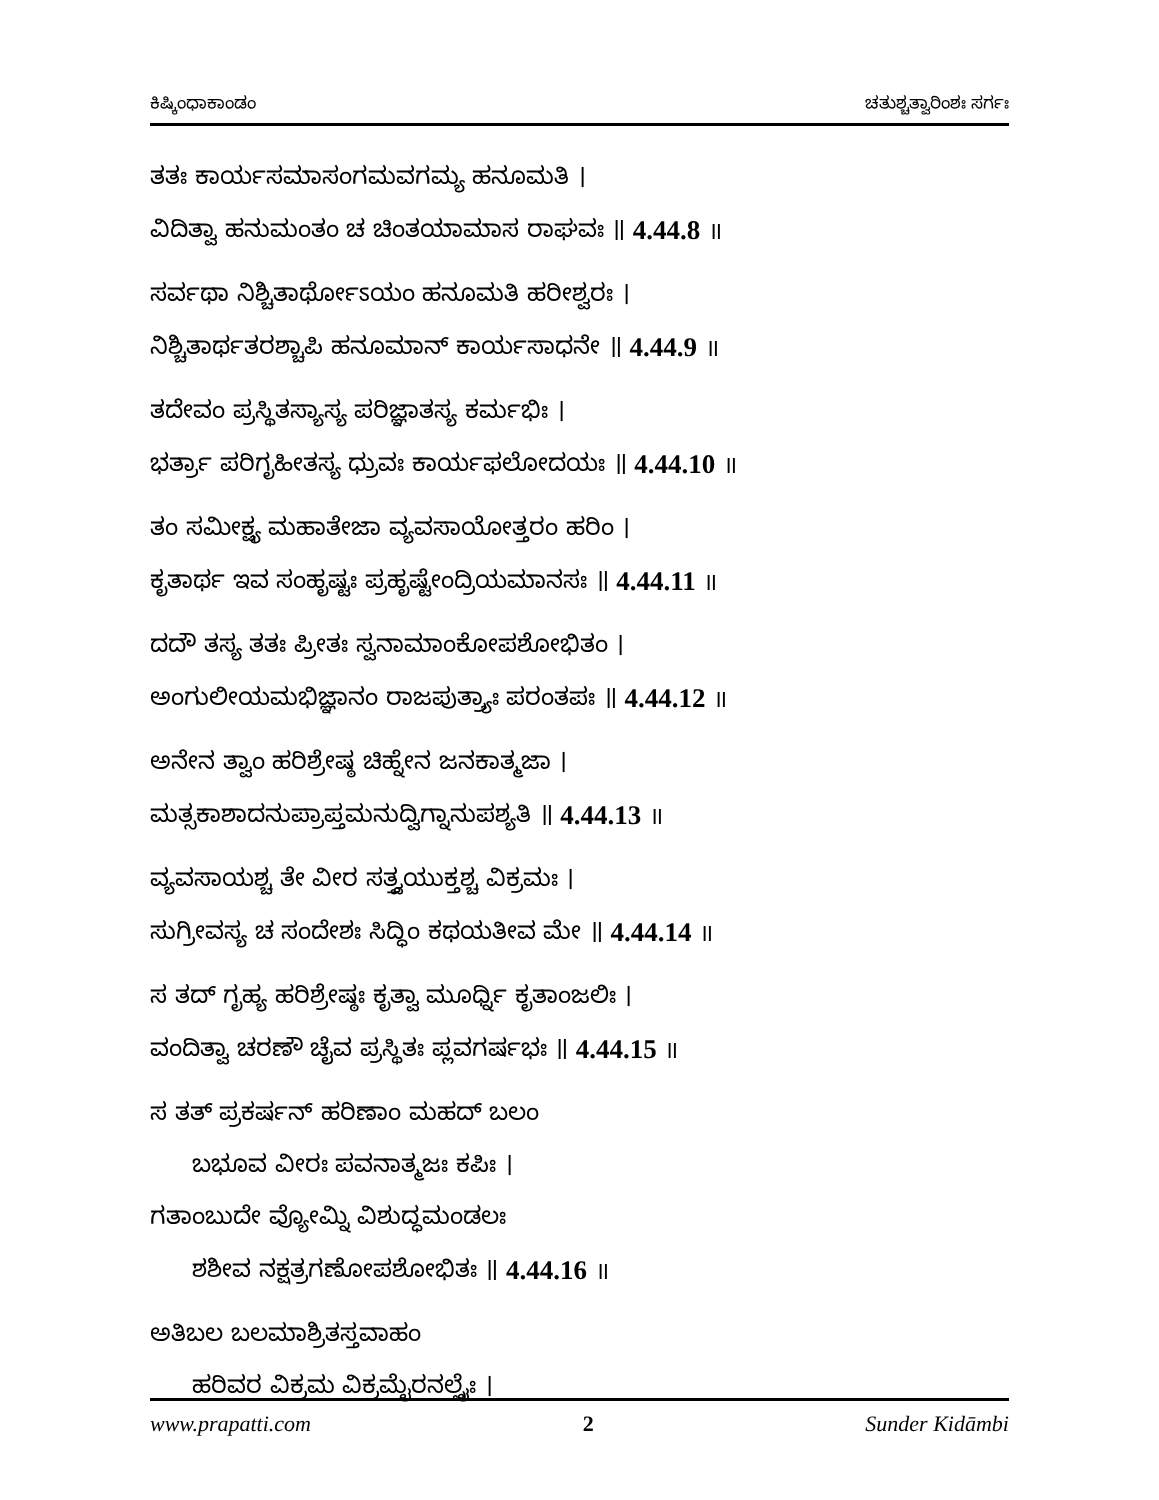ಕಿಷ್ಕಿಂಧಾಕಾಂಡಂ ಚತುಶ್ಚತ್ವಾರಿಂಶಃ ಸರ್ಗಃ
ತತಃ ಕಾರ್ಯಸಮಾಸಂಗಮವಗಮ್ಯ ಹನೂಮತಿ ।
ವಿದಿತ್ವಾ ಹನುಮಂತಂ ಚ ಚಿಂತಯಾಮಾಸ ರಾಘವಃ ॥ 4.44.8 ॥
ಸರ್ವಥಾ ನಿಶ್ಚಿತಾರ್ಥೋಽಯಂ ಹನೂಮತಿ ಹರೀಶ್ವರಃ ।
ನಿಶ್ಚಿತಾರ್ಥತರಶ್ಚಾಪಿ ಹನೂಮಾನ್ ಕಾರ್ಯಸಾಧನೇ ॥ 4.44.9 ॥
ತದೇವಂ ಪ್ರಸ್ಥಿತಸ್ಯಾಸ್ಯ ಪರಿಜ್ಞಾತಸ್ಯ ಕರ್ಮಭಿಃ ।
ಭರ್ತ್ರಾ ಪರಿಗೃಹೀತಸ್ಯ ಧ್ರುವಃ ಕಾರ್ಯಫಲೋದಯಃ ॥ 4.44.10 ॥
ತಂ ಸಮೀಕ್ಷ್ಯ ಮಹಾತೇಜಾ ವ್ಯವಸಾಯೋತ್ತರಂ ಹರಿಂ ।
ಕೃತಾರ್ಥ ಇವ ಸಂಹೃಷ್ಟಃ ಪ್ರಹೃಷ್ಟೇಂದ್ರಿಯಮಾನಸಃ ॥ 4.44.11 ॥
ದದೌ ತಸ್ಯ ತತಃ ಪ್ರೀತಃ ಸ್ವನಾಮಾಂಕೋಪಶೋಭಿತಂ ।
ಅಂಗುಲೀಯಮಭಿಜ್ಞಾನಂ ರಾಜಪುತ್ರ್ಯಾಃ ಪರಂತಪಃ ॥ 4.44.12 ॥
ಅನೇನ ತ್ವಾಂ ಹರಿಶ್ರೇಷ್ಠ ಚಿಹ್ನೇನ ಜನಕಾತ್ಮಜಾ ।
ಮತ್ಸಕಾಶಾದನುಪ್ರಾಪ್ತಮನುದ್ವಿಗ್ನಾನುಪಶ್ಯತಿ ॥ 4.44.13 ॥
ವ್ಯವಸಾಯಶ್ಚ ತೇ ವೀರ ಸತ್ತ್ವಯುಕ್ತಶ್ಚ ವಿಕ್ರಮಃ ।
ಸುಗ್ರೀವಸ್ಯ ಚ ಸಂದೇಶಃ ಸಿದ್ಧಿಂ ಕಥಯತೀವ ಮೇ ॥ 4.44.14 ॥
ಸ ತದ್ ಗೃಹ್ಯ ಹರಿಶ್ರೇಷ್ಠಃ ಕೃತ್ವಾ ಮೂರ್ಧ್ನಿ ಕೃತಾಂಜಲಿಃ ।
ವಂದಿತ್ವಾ ಚರಣೌ ಚೈವ ಪ್ರಸ್ಥಿತಃ ಪ್ಲವಗರ್ಷಭಃ ॥ 4.44.15 ॥
ಸ ತತ್ ಪ್ರಕರ್ಷನ್ ಹರಿಣಾಂ ಮಹದ್ ಬಲಂ
ಬಭೂವ ವೀರಃ ಪವನಾತ್ಮಜಃ ಕಪಿಃ ।
ಗತಾಂಬುದೇ ವ್ಯೋಮ್ನಿ ವಿಶುದ್ಧಮಂಡಲಃ
ಶಶೀವ ನಕ್ಷತ್ರಗಣೋಪಶೋಭಿತಃ ॥ 4.44.16 ॥
ಅತಿಬಲ ಬಲಮಾಶ್ರಿತಸ್ತವಾಹಂ
ಹರಿವರ ವಿಕ್ರಮ ವಿಕ್ರಮೈರನಲ್ಪೈಃ ।
www.prapatti.com 2 Sunder Kidāmbi